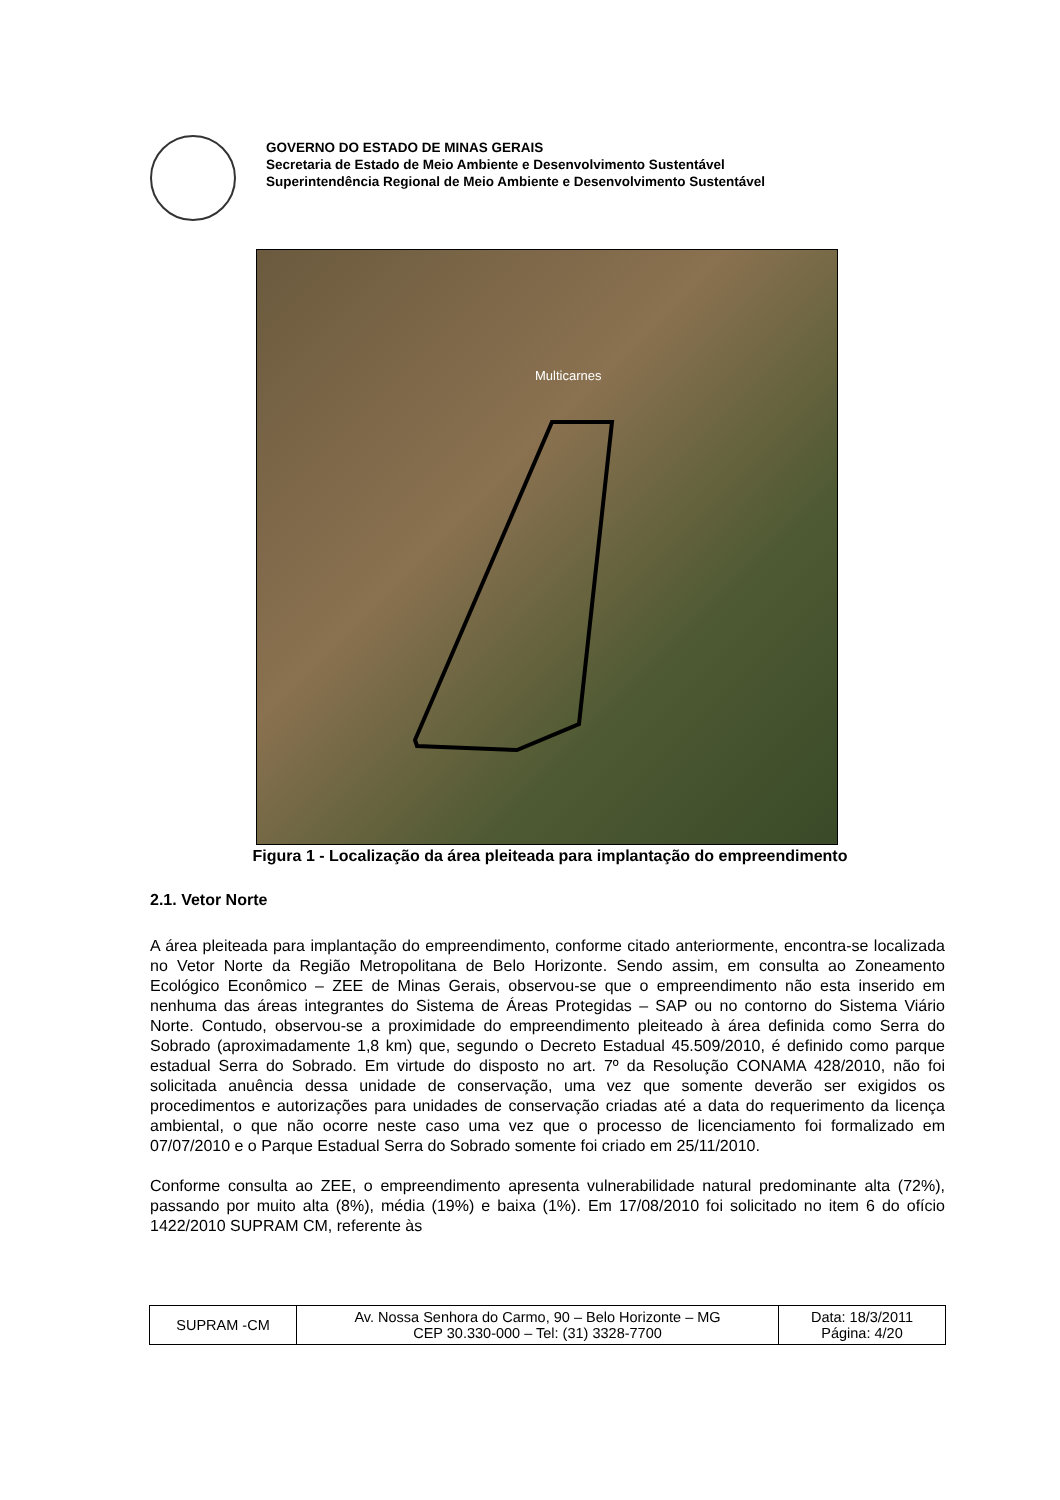GOVERNO DO ESTADO DE MINAS GERAIS
Secretaria de Estado de Meio Ambiente e Desenvolvimento Sustentável
Superintendência Regional de Meio Ambiente e Desenvolvimento Sustentável
Multicarnes
Figura 1 - Localização da área pleiteada para implantação do empreendimento
2.1. Vetor Norte
A área pleiteada para implantação do empreendimento, conforme citado anteriormente, encontra-se localizada no Vetor Norte da Região Metropolitana de Belo Horizonte. Sendo assim, em consulta ao Zoneamento Ecológico Econômico – ZEE de Minas Gerais, observou-se que o empreendimento não esta inserido em nenhuma das áreas integrantes do Sistema de Áreas Protegidas – SAP ou no contorno do Sistema Viário Norte. Contudo, observou-se a proximidade do empreendimento pleiteado à área definida como Serra do Sobrado (aproximadamente 1,8 km) que, segundo o Decreto Estadual 45.509/2010, é definido como parque estadual Serra do Sobrado. Em virtude do disposto no art. 7º da Resolução CONAMA 428/2010, não foi solicitada anuência dessa unidade de conservação, uma vez que somente deverão ser exigidos os procedimentos e autorizações para unidades de conservação criadas até a data do requerimento da licença ambiental, o que não ocorre neste caso uma vez que o processo de licenciamento foi formalizado em 07/07/2010 e o Parque Estadual Serra do Sobrado somente foi criado em 25/11/2010.
Conforme consulta ao ZEE, o empreendimento apresenta vulnerabilidade natural predominante alta (72%), passando por muito alta (8%), média (19%) e baixa (1%). Em 17/08/2010 foi solicitado no item 6 do ofício 1422/2010 SUPRAM CM, referente às
| SUPRAM -CM | Av. Nossa Senhora do Carmo, 90 – Belo Horizonte – MG CEP 30.330-000 – Tel: (31) 3328-7700 | Data: 18/3/2011 Página: 4/20 |